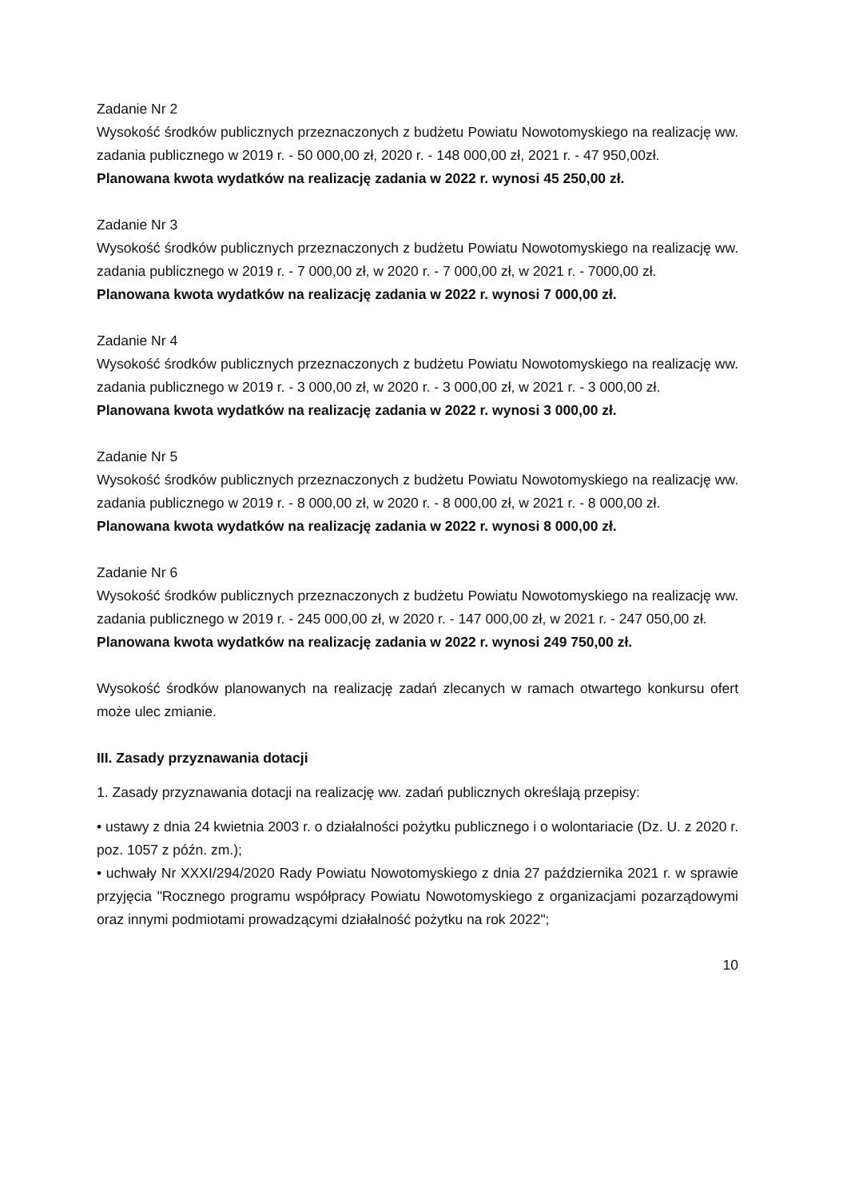Zadanie Nr 2
Wysokość środków publicznych przeznaczonych z budżetu Powiatu Nowotomyskiego na realizację ww. zadania publicznego w 2019 r. - 50 000,00 zł, 2020 r. - 148 000,00 zł, 2021 r. - 47 950,00zł.
Planowana kwota wydatków na realizację zadania w 2022 r. wynosi 45 250,00 zł.
Zadanie Nr 3
Wysokość środków publicznych przeznaczonych z budżetu Powiatu Nowotomyskiego na realizację ww. zadania publicznego w 2019 r. - 7 000,00 zł, w 2020 r. - 7 000,00 zł, w 2021 r. - 7000,00 zł.
Planowana kwota wydatków na realizację zadania w 2022 r. wynosi 7 000,00 zł.
Zadanie Nr 4
Wysokość środków publicznych przeznaczonych z budżetu Powiatu Nowotomyskiego na realizację ww. zadania publicznego w 2019 r. - 3 000,00 zł, w 2020 r. - 3 000,00 zł, w 2021 r. - 3 000,00 zł.
Planowana kwota wydatków na realizację zadania w 2022 r. wynosi 3 000,00 zł.
Zadanie Nr 5
Wysokość środków publicznych przeznaczonych z budżetu Powiatu Nowotomyskiego na realizację ww. zadania publicznego w 2019 r. - 8 000,00 zł, w 2020 r. - 8 000,00 zł, w 2021 r. - 8 000,00 zł.
Planowana kwota wydatków na realizację zadania w 2022 r. wynosi 8 000,00 zł.
Zadanie Nr 6
Wysokość środków publicznych przeznaczonych z budżetu Powiatu Nowotomyskiego na realizację ww. zadania publicznego w 2019 r. - 245 000,00 zł, w 2020 r. - 147 000,00 zł, w 2021 r. - 247 050,00 zł.
Planowana kwota wydatków na realizację zadania w 2022 r. wynosi 249 750,00 zł.
Wysokość środków planowanych na realizację zadań zlecanych w ramach otwartego konkursu ofert może ulec zmianie.
III. Zasady przyznawania dotacji
1. Zasady przyznawania dotacji na realizację ww. zadań publicznych określają przepisy:
• ustawy z dnia 24 kwietnia 2003 r. o działalności pożytku publicznego i o wolontariacie (Dz. U. z 2020 r. poz. 1057 z późn. zm.);
• uchwały Nr XXXI/294/2020 Rady Powiatu Nowotomyskiego z dnia 27 października 2021 r. w sprawie przyjęcia "Rocznego programu współpracy Powiatu Nowotomyskiego z organizacjami pozarządowymi oraz innymi podmiotami prowadzącymi działalność pożytku na rok 2022";
10